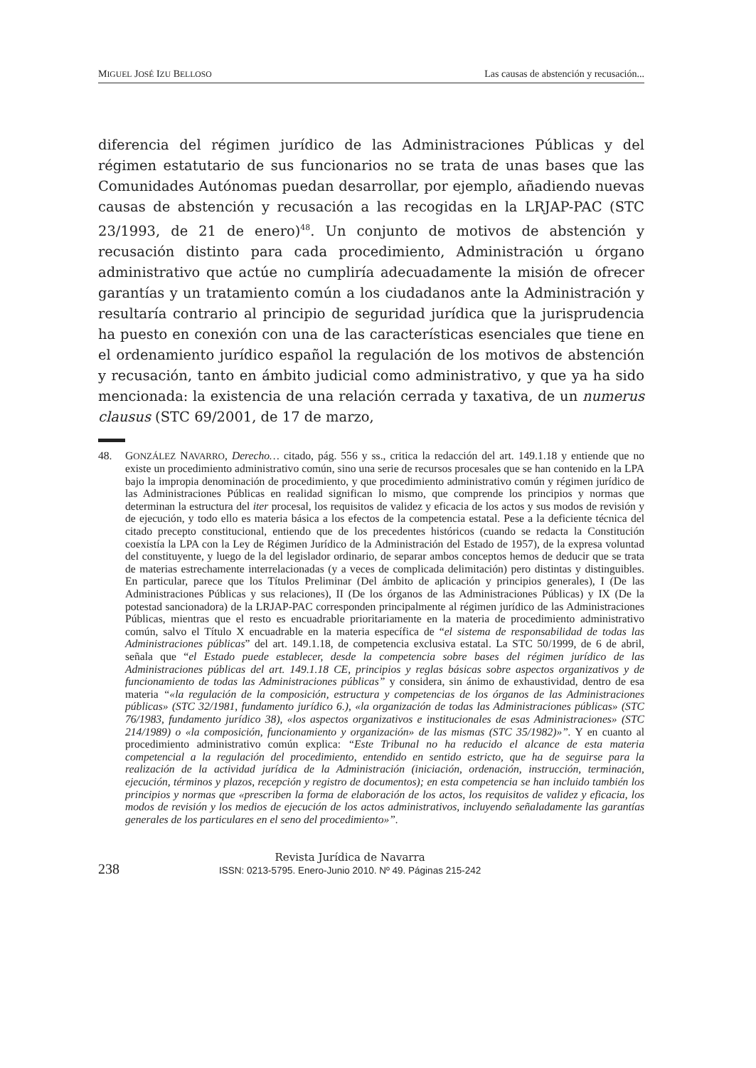MIGUEL JOSÉ IZU BELLOSO Las causas de abstención y recusación...
diferencia del régimen jurídico de las Administraciones Públicas y del régimen estatutario de sus funcionarios no se trata de unas bases que las Comunidades Autónomas puedan desarrollar, por ejemplo, añadiendo nuevas causas de abstención y recusación a las recogidas en la LRJAP-PAC (STC 23/1993, de 21 de enero)<sup>48</sup>. Un conjunto de motivos de abstención y recusación distinto para cada procedimiento, Administración u órgano administrativo que actúe no cumpliría adecuadamente la misión de ofrecer garantías y un tratamiento común a los ciudadanos ante la Administración y resultaría contrario al principio de seguridad jurídica que la jurisprudencia ha puesto en conexión con una de las características esenciales que tiene en el ordenamiento jurídico español la regulación de los motivos de abstención y recusación, tanto en ámbito judicial como administrativo, y que ya ha sido mencionada: la existencia de una relación cerrada y taxativa, de un numerus clausus (STC 69/2001, de 17 de marzo,
48. GONZÁLEZ NAVARRO, Derecho… citado, pág. 556 y ss., critica la redacción del art. 149.1.18 y entiende que no existe un procedimiento administrativo común, sino una serie de recursos procesales que se han contenido en la LPA bajo la impropia denominación de procedimiento, y que procedimiento administrativo común y régimen jurídico de las Administraciones Públicas en realidad significan lo mismo, que comprende los principios y normas que determinan la estructura del iter procesal, los requisitos de validez y eficacia de los actos y sus modos de revisión y de ejecución, y todo ello es materia básica a los efectos de la competencia estatal. Pese a la deficiente técnica del citado precepto constitucional, entiendo que de los precedentes históricos (cuando se redacta la Constitución coexistía la LPA con la Ley de Régimen Jurídico de la Administración del Estado de 1957), de la expresa voluntad del constituyente, y luego de la del legislador ordinario, de separar ambos conceptos hemos de deducir que se trata de materias estrechamente interrelacionadas (y a veces de complicada delimitación) pero distintas y distinguibles. En particular, parece que los Títulos Preliminar (Del ámbito de aplicación y principios generales), I (De las Administraciones Públicas y sus relaciones), II (De los órganos de las Administraciones Públicas) y IX (De la potestad sancionadora) de la LRJAP-PAC corresponden principalmente al régimen jurídico de las Administraciones Públicas, mientras que el resto es encuadrable prioritariamente en la materia de procedimiento administrativo común, salvo el Título X encuadrable en la materia específica de “el sistema de responsabilidad de todas las Administraciones públicas” del art. 149.1.18, de competencia exclusiva estatal. La STC 50/1999, de 6 de abril, señala que “el Estado puede establecer, desde la competencia sobre bases del régimen jurídico de las Administraciones públicas del art. 149.1.18 CE, principios y reglas básicas sobre aspectos organizativos y de funcionamiento de todas las Administraciones públicas” y considera, sin ánimo de exhaustividad, dentro de esa materia “«la regulación de la composición, estructura y competencias de los órganos de las Administraciones públicas» (STC 32/1981, fundamento jurídico 6.), «la organización de todas las Administraciones públicas» (STC 76/1983, fundamento jurídico 38), «los aspectos organizativos e institucionales de esas Administraciones» (STC 214/1989) o «la composición, funcionamiento y organización» de las mismas (STC 35/1982)»”. Y en cuanto al procedimiento administrativo común explica: “Este Tribunal no ha reducido el alcance de esta materia competencial a la regulación del procedimiento, entendido en sentido estricto, que ha de seguirse para la realización de la actividad jurídica de la Administración (iniciación, ordenación, instrucción, terminación, ejecución, términos y plazos, recepción y registro de documentos); en esta competencia se han incluido también los principios y normas que «prescriben la forma de elaboración de los actos, los requisitos de validez y eficacia, los modos de revisión y los medios de ejecución de los actos administrativos, incluyendo señaladamente las garantías generales de los particulares en el seno del procedimiento»”.
238
Revista Jurídica de Navarra
ISSN: 0213-5795. Enero-Junio 2010. Nº 49. Páginas 215-242